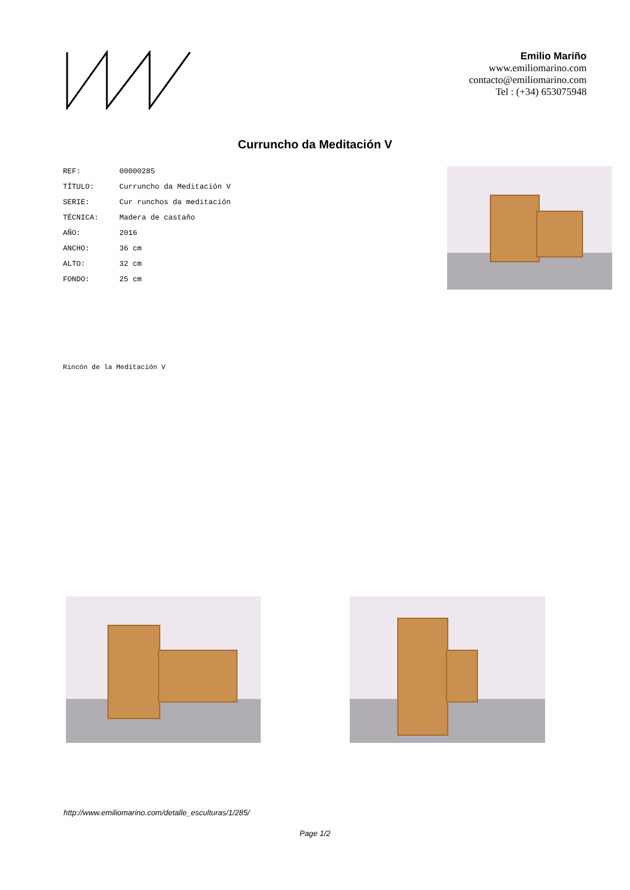Emilio Mariño
www.emiliomarino.com
contacto@emiliomarino.com
Tel : (+34) 653075948
Curruncho da Meditación V
| REF: | 00000285 |
| TÍTULO: | Curruncho da Meditación V |
| SERIE: | Cur runchos da meditación |
| TÉCNICA: | Madera de castaño |
| AÑO: | 2016 |
| ANCHO: | 36 cm |
| ALTO: | 32 cm |
| FONDO: | 25 cm |
Rincón de la Meditación V
http://www.emiliomarino.com/detalle_esculturas/1/285/
Page 1/2